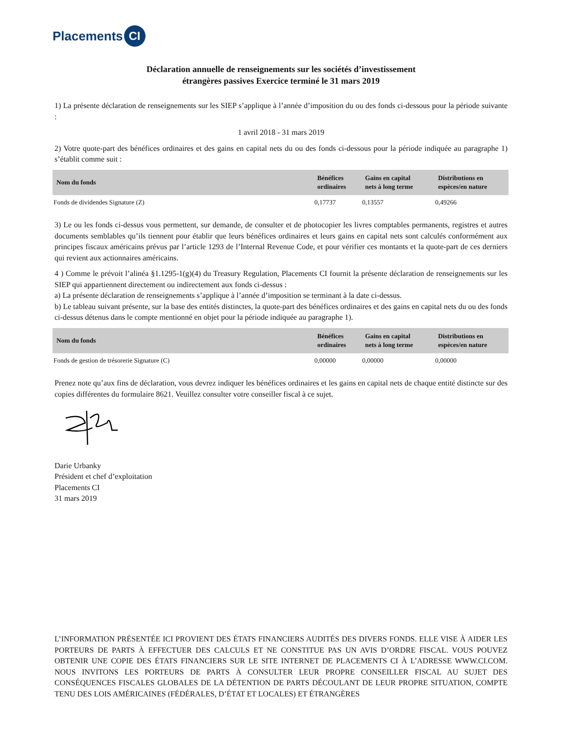Placements CI
Déclaration annuelle de renseignements sur les sociétés d’investissement
étrangères passives Exercice terminé le 31 mars 2019
1) La présente déclaration de renseignements sur les SIEP s’applique à l’année d’imposition du ou des fonds ci-dessous pour la période suivante :
1 avril 2018 - 31 mars 2019
2) Votre quote-part des bénéfices ordinaires et des gains en capital nets du ou des fonds ci-dessous pour la période indiquée au paragraphe 1) s’établit comme suit :
| Nom du fonds | Bénéfices ordinaires | Gains en capital nets à long terme | Distributions en espèces/en nature |
| --- | --- | --- | --- |
| Fonds de dividendes Signature (Z) | 0,17737 | 0,13557 | 0,49266 |
3) Le ou les fonds ci-dessus vous permettent, sur demande, de consulter et de photocopier les livres comptables permanents, registres et autres documents semblables qu’ils tiennent pour établir que leurs bénéfices ordinaires et leurs gains en capital nets sont calculés conformément aux principes fiscaux américains prévus par l’article 1293 de l’Internal Revenue Code, et pour vérifier ces montants et la quote-part de ces derniers qui revient aux actionnaires américains.
4 ) Comme le prévoit l’alinéa §1.1295-1(g)(4) du Treasury Regulation, Placements CI fournit la présente déclaration de renseignements sur les SIEP qui appartiennent directement ou indirectement aux fonds ci-dessus :
a) La présente déclaration de renseignements s’applique à l’année d’imposition se terminant à la date ci-dessus.
b) Le tableau suivant présente, sur la base des entités distinctes, la quote-part des bénéfices ordinaires et des gains en capital nets du ou des fonds ci-dessus détenus dans le compte mentionné en objet pour la période indiquée au paragraphe 1).
| Nom du fonds | Bénéfices ordinaires | Gains en capital nets à long terme | Distributions en espèces/en nature |
| --- | --- | --- | --- |
| Fonds de gestion de trésorerie Signature (C) | 0,00000 | 0,00000 | 0,00000 |
Prenez note qu’aux fins de déclaration, vous devrez indiquer les bénéfices ordinaires et les gains en capital nets de chaque entité distincte sur des copies différentes du formulaire 8621. Veuillez consulter votre conseiller fiscal à ce sujet.
Darie Urbanky
Président et chef d’exploitation
Placements CI
31 mars 2019
L’INFORMATION PRÉSENTÉE ICI PROVIENT DES ÉTATS FINANCIERS AUDITÉS DES DIVERS FONDS. ELLE VISE À AIDER LES PORTEURS DE PARTS À EFFECTUER DES CALCULS ET NE CONSTITUE PAS UN AVIS D’ORDRE FISCAL. VOUS POUVEZ OBTENIR UNE COPIE DES ÉTATS FINANCIERS SUR LE SITE INTERNET DE PLACEMENTS CI À L’ADRESSE WWW.CI.COM. NOUS INVITONS LES PORTEURS DE PARTS À CONSULTER LEUR PROPRE CONSEILLER FISCAL AU SUJET DES CONSÉQUENCES FISCALES GLOBALES DE LA DÉTENTION DE PARTS DÉCOULANT DE LEUR PROPRE SITUATION, COMPTE TENU DES LOIS AMÉRICAINES (FÉDÉRALES, D’ÉTAT ET LOCALES) ET ÉTRANGÈRES